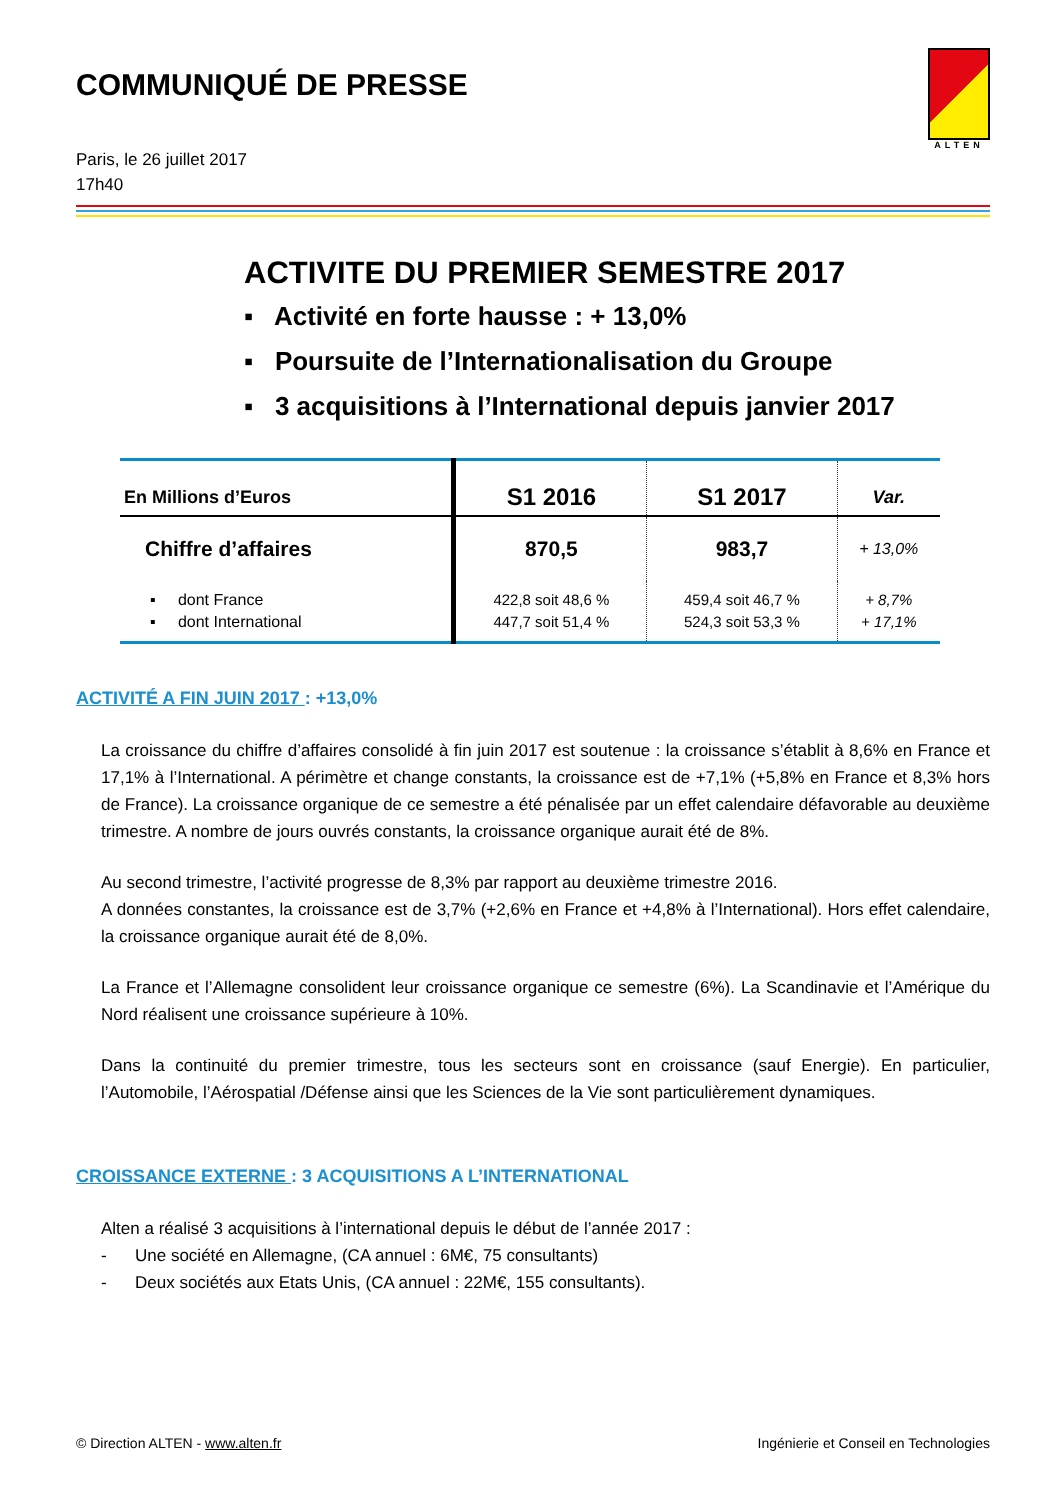ALTEN
COMMUNIQUÉ DE PRESSE
Paris, le 26 juillet 2017
17h40
ACTIVITE DU PREMIER SEMESTRE 2017
▪ Activité en forte hausse : + 13,0%
▪ Poursuite de l’Internationalisation du Groupe
▪ 3 acquisitions à l’International depuis janvier 2017
| En Millions d’Euros | S1 2016 | S1 2017 | Var. |
| --- | --- | --- | --- |
| Chiffre d’affaires | 870,5 | 983,7 | + 13,0% |
| ▪ dont France ▪ dont International | 422,8 soit 48,6 % 447,7 soit 51,4 % | 459,4 soit 46,7 % 524,3 soit 53,3 % | + 8,7% + 17,1% |
ACTIVITÉ A FIN JUIN 2017 : +13,0%
La croissance du chiffre d’affaires consolidé à fin juin 2017 est soutenue : la croissance s’établit à 8,6% en France et 17,1% à l’International. A périmètre et change constants, la croissance est de +7,1% (+5,8% en France et 8,3% hors de France). La croissance organique de ce semestre a été pénalisée par un effet calendaire défavorable au deuxième trimestre. A nombre de jours ouvrés constants, la croissance organique aurait été de 8%.
Au second trimestre, l’activité progresse de 8,3% par rapport au deuxième trimestre 2016.
A données constantes, la croissance est de 3,7% (+2,6% en France et +4,8% à l’International). Hors effet calendaire, la croissance organique aurait été de 8,0%.
La France et l’Allemagne consolident leur croissance organique ce semestre (6%). La Scandinavie et l’Amérique du Nord réalisent une croissance supérieure à 10%.
Dans la continuité du premier trimestre, tous les secteurs sont en croissance (sauf Energie). En particulier, l’Automobile, l’Aérospatial /Défense ainsi que les Sciences de la Vie sont particulièrement dynamiques.
CROISSANCE EXTERNE : 3 ACQUISITIONS A L’INTERNATIONAL
Alten a réalisé 3 acquisitions à l’international depuis le début de l’année 2017 :
- Une société en Allemagne, (CA annuel : 6M€, 75 consultants)
- Deux sociétés aux Etats Unis, (CA annuel : 22M€, 155 consultants).
© Direction ALTEN - www.alten.fr Ingénierie et Conseil en Technologies